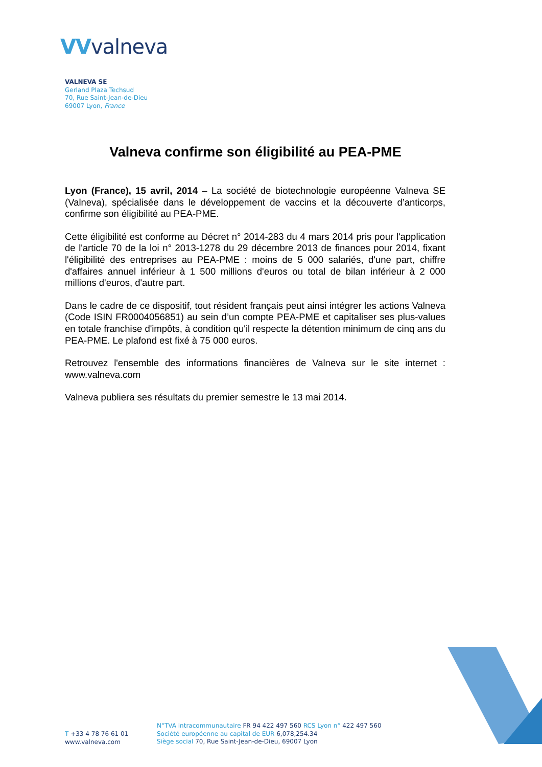VVvalneva
VALNEVA SE
Gerland Plaza Techsud
70, Rue Saint-Jean-de-Dieu
69007 Lyon, France
Valneva confirme son éligibilité au PEA-PME
Lyon (France), 15 avril, 2014 – La société de biotechnologie européenne Valneva SE (Valneva), spécialisée dans le développement de vaccins et la découverte d’anticorps, confirme son éligibilité au PEA-PME.
Cette éligibilité est conforme au Décret n° 2014-283 du 4 mars 2014 pris pour l'application de l'article 70 de la loi n° 2013-1278 du 29 décembre 2013 de finances pour 2014, fixant l'éligibilité des entreprises au PEA-PME : moins de 5 000 salariés, d'une part, chiffre d'affaires annuel inférieur à 1 500 millions d'euros ou total de bilan inférieur à 2 000 millions d'euros, d'autre part.
Dans le cadre de ce dispositif, tout résident français peut ainsi intégrer les actions Valneva (Code ISIN FR0004056851) au sein d’un compte PEA-PME et capitaliser ses plus-values en totale franchise d'impôts, à condition qu'il respecte la détention minimum de cinq ans du PEA-PME. Le plafond est fixé à 75 000 euros.
Retrouvez l'ensemble des informations financières de Valneva sur le site internet : www.valneva.com
Valneva publiera ses résultats du premier semestre le 13 mai 2014.
T +33 4 78 76 61 01
www.valneva.com
N°TVA intracommunautaire FR 94 422 497 560 RCS Lyon n° 422 497 560
Société européenne au capital de EUR 6,078,254.34
Siège social 70, Rue Saint-Jean-de-Dieu, 69007 Lyon